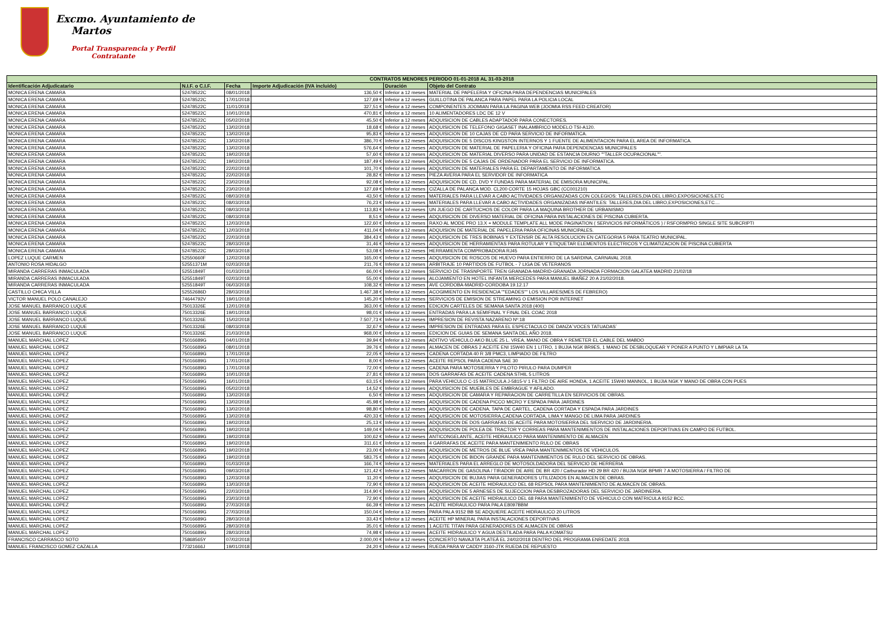Excmo. Ayuntamiento de
Martos
Portal Transparencia y Perfil
Contratante
| CONTRATOS MENORES PERIODO 01-01-2018 AL 31-03-2018 | | | | | |
| --- | --- | --- | --- | --- | --- |
| Identificación Adjudicatario | N.I.F. o C.I.F. | Fecha | Importe Adjudicación (IVA incluido) | Duración | Objeto del Contrato |
| MONICA ERENA CAMARA | 52478522C | 08/01/2018 | 136,50 € | Inferior a 12 meses | MATERIAL DE PAPELERIA Y OFICINA PARA DEPENDENCIAS MUNICIPALES |
| MONICA ERENA CAMARA | 52478522C | 17/01/2018 | 127,69 € | Inferior a 12 meses | GUILLOTINA DE PALANCA PARA PAPEL PARA LA POLICIA LOCAL |
| MONICA ERENA CAMARA | 52478522C | 11/01/2018 | 327,51 € | Inferior a 12 meses | COMPONENTES JOOMIAN PARA LA PAGINA WEB (JOOMIA RSS FEED CREATOR) |
| MONICA ERENA CAMARA | 52478522C | 10/01/2018 | 470,81 € | Inferior a 12 meses | 10 ALIMENTADORES LDC DE 12 V |
| MONICA ERENA CAMARA | 52478522C | 05/02/2018 | 45,50 € | Inferior a 12 meses | ADQUISICION DE CABLES ADAPTADOR PARA CONECTORES. |
| MONICA ERENA CAMARA | 52478522C | 13/02/2018 | 18,68 € | Inferior a 12 meses | ADQUISICION DE TELEFONO GIGASET INALAMBRICO MODELO TSI-A120. |
| MONICA ERENA CAMARA | 52478522C | 13/02/2018 | 95,83 € | Inferior a 12 meses | ADQUISICION DE 10 CAJAS DE CD PARA SERVICIO DE INFORMATICA. |
| MONICA ERENA CAMARA | 52478522C | 13/02/2018 | 386,70 € | Inferior a 12 meses | ADQUISICION DE 5 DISCOS KINGSTON INTERNOS Y 1 FUENTE DE ALIMENTACION PARA EL AREA DE INFORMATICA. |
| MONICA ERENA CAMARA | 52478522C | 13/02/2018 | 576,64 € | Inferior a 12 meses | ADQUISICION DE MATERIAL DE PAPELERIA Y OFICINA PARA DEPENDENCIAS MUNICIPALES |
| MONICA ERENA CAMARA | 52478522C | 19/02/2018 | 57,60 € | Inferior a 12 meses | ADQUISICION DE MATERIAL DIVERSO PARA UNIDAD DE ESTANCIA DIURNO ""TALLER OCUPACIONAL"". |
| MONICA ERENA CAMARA | 52478522C | 19/02/2018 | 187,49 € | Inferior a 12 meses | ADQUISICION DE 5 CAJAS DE ORDENADOR PARA EL SERVICIO DE INFORMATICA. |
| MONICA ERENA CAMARA | 52478522C | 22/02/2018 | 101,70 € | Inferior a 12 meses | ADQUISICION DE MATERIALES PARA EL DEPARTAMENTO DE INFORMATICA |
| MONICA ERENA CAMARA | 52478522C | 22/02/2018 | 28,82 € | Inferior a 12 meses | PIEZA AVERIA PARA EL SERVIDOR DE INFORMATICA |
| MONICA ERENA CAMARA | 52478522C | 23/02/2018 | 92,08 € | Inferior a 12 meses | ADQUISICION DE CD, DVD Y FUNDAS PARA MATERIAL DE EMISORA MUNICIPAL. |
| MONICA ERENA CAMARA | 52478522C | 23/02/2018 | 127,69 € | Inferior a 12 meses | CIZALLA DE PALANCA MOD. CL200 CORTE 15 HOJAS GBC (CC001210) |
| MONICA ERENA CAMARA | 52478522C | 08/03/2018 | 43,50 € | Inferior a 12 meses | MATERIALES PARA LLEVAR A CABO ACTIVIDADES ORGANIZADAS CON COLEGIOS: TALLERES,DIA DEL LIBRO,EXPOSICIONES,ETC |
| MONICA ERENA CAMARA | 52478522C | 08/03/2018 | 76,23 € | Inferior a 12 meses | MATERIALES PARA LLEVAR A CABO ACTIVIDADES ORGANIZADAS INFANTILES: TALLERES,DIA DEL LIBRO,EXPOSICIONES,ETC.... |
| MONICA ERENA CAMARA | 52478522C | 08/03/2018 | 113,83 € | Inferior a 12 meses | UN JUEGO DE CARTUCHOS DE COLOR PARA LA MAQUINA BROTHER DE URBANISMO |
| MONICA ERENA CAMARA | 52478522C | 08/03/2018 | 8,51 € | Inferior a 12 meses | ADQUISICION DE DIVERSO MATERIAL DE OFICINA PARA INSTALACIONES DE PISCINA CUBIERTA. |
| MONICA ERENA CAMARA | 52478522C | 12/03/2018 | 122,60 € | Inferior a 12 meses | RAXO AL MODE PRO 13.X + MODULE TEMPLATE ALL MODE PAGINATION ( SERVICIOS INFORMÁTICOS ) / RSFORMPRO SINGLE SITE SUBCRIPTI |
| MONICA ERENA CAMARA | 52478522C | 12/03/2018 | 411,04 € | Inferior a 12 meses | ADQUISION DE MATERIAL DE PAPELERIA PARA OFICINAS MUNICIPALES. |
| MONICA ERENA CAMARA | 52478522C | 22/03/2018 | 384,43 € | Inferior a 12 meses | ADQUISICION DE TRES BOBINAS Y EXTENSIR DE ALTA RESOLUCION EN CATEGORIA 5 PARA TEATRO MUNICIPAL. |
| MONICA ERENA CAMARA | 52478522C | 28/03/2018 | 31,46 € | Inferior a 12 meses | ADQUISICION DE HERRAMIENTAS PARA ROTULAR Y ETIQUETAR ELEMENTOS ELECTRICOS Y CLIMATIZACION DE PISCINA CUBIERTA |
| MONICA ERENA CAMARA | 52478522C | 28/03/2018 | 53,08 € | Inferior a 12 meses | HERRAMIENTA COMPROBADORA RJ45 |
| LOPEZ LUQUE CARMEN | 52550660F | 12/02/2018 | 165,00 € | Inferior a 12 meses | ADQUISICION DE ROSCOS DE HUEVO PARA ENTIERRO DE LA SARDINA, CARNAVAL 2018. |
| ANTONIO ROSA HIDALGO | 52551371M | 02/03/2018 | 211,76 € | Inferior a 12 meses | ARBITRAJE 10 PARTIDOS DE FUTBOL - 7 LIGA DE VETERANOS |
| MIRANDA CARRERAS INMACULADA | 52551849T | 01/03/2018 | 66,00 € | Inferior a 12 meses | SERVICIO DE TRASNPORTE TREN GRANADA-MADRID-GRANADA JORNADA FORMACION GALATEA MADRID 21/02/18 |
| MIRANDA CARRERAS INMACULADA | 52551849T | 02/03/2018 | 55,00 € | Inferior a 12 meses | ALOJAMIENTO EN HOTEL INFANTA MERCEDES PARA MANUEL IBAÑEZ 20 A 21/02/2018. |
| MIRANDA CARRERAS INMACULADA | 52551849T | 06/03/2018 | 108,32 € | Inferior a 12 meses | AVE CORDOBA-MADRID-CORDOBA 19.12.17 |
| CASTILLO CHICA VILLA | 52552686D | 28/03/2018 | 1.467,38 € | Inferior a 12 meses | ACOGIMIENTO EN RESIDENCIA ""EDADES"" LOS VILLARES(MES DE FEBRERO) |
| VICTOR MANUEL POLO CANALEJO | 74644792V | 19/01/2018 | 145,20 € | Inferior a 12 meses | SERVICIOS DE EMISION DE STREAMING O EMISION POR INTERNET |
| JOSE MANUEL BARRANCO LUQUE | 75013326E | 12/01/2018 | 363,00 € | Inferior a 12 meses | EDICION CARTELES DE SEMANA SANTA 2018 (400) |
| JOSE MANUEL BARRANCO LUQUE | 75013326E | 19/01/2018 | 98,01 € | Inferior a 12 meses | ENTRADAS PARA LA SEMIFINAL Y FINAL DEL COAC 2018 |
| JOSE MANUEL BARRANCO LUQUE | 75013326E | 15/02/2018 | 7.507,73 € | Inferior a 12 meses | IMPRESION DE REVISTA NAZARENO Nº:18 |
| JOSE MANUEL BARRANCO LUQUE | 75013326E | 08/03/2018 | 32,67 € | Inferior a 12 meses | IMPRESION DE ENTRADAS PARA EL ESPECTACULO DE DANZA´VOCES TATUADAS´ |
| JOSE MANUEL BARRANCO LUQUE | 75013326E | 21/03/2018 | 968,00 € | Inferior a 12 meses | EDICION DE GUIAS DE SEMANA SANTA DEL AÑO 2018. |
| MANUEL MARCHAL LOPEZ | 75016689G | 04/01/2018 | 39,94 € | Inferior a 12 meses | ADITIVO VEHICULO AKO BLUE 25 L. VREA, MANO DE OBRA Y REMETER EL CABLE DEL MABDO |
| MANUEL MARCHAL LOPEZ | 75016689G | 08/01/2018 | 39,76 € | Inferior a 12 meses | ALMACEN DE OBRAS 2 ACEITE ENI 15W40 EN 1 LITRO, 1 BUJIA NGK BR9ES, 1 MANO DE DESBLOQUEAR Y PONER A PUNTO Y LIMPIAR LA TA |
| MANUEL MARCHAL LOPEZ | 75016689G | 17/01/2018 | 22,05 € | Inferior a 12 meses | CADENA CORTADA 40 R 3/8 PMC3, LIMPIADO DE FILTRO |
| MANUEL MARCHAL LOPEZ | 75016689G | 17/01/2018 | 8,00 € | Inferior a 12 meses | ACEITE REPSOL PARA CADENA SAE 30 |
| MANUEL MARCHAL LOPEZ | 75016689G | 17/01/2018 | 72,00 € | Inferior a 12 meses | CADENA PARA MOTOSIERRA Y PILOTO PIRULO PARA DUMPER |
| MANUEL MARCHAL LOPEZ | 75016689G | 10/01/2018 | 27,81 € | Inferior a 12 meses | DOS GARRAFAS DE ACEITE CADENA STHIL 5 LITROS |
| MANUEL MARCHAL LOPEZ | 75016689G | 16/01/2018 | 63,15 € | Inferior a 12 meses | PARA VEHICULO C-15 MATRICULA J-5815-V 1 FILTRO DE AIRE HONDA, 1 ACEITE 15W40 MANNOL, 1 BUJIA NGK Y MANO DE OBRA CON PUES |
| MANUEL MARCHAL LOPEZ | 75016689G | 05/02/2018 | 14,52 € | Inferior a 12 meses | ADQUISICION DE MUEBLES DE EMBRAGUE Y AFILADO. |
| MANUEL MARCHAL LOPEZ | 75016689G | 13/02/2018 | 6,50 € | Inferior a 12 meses | ADQUISICION DE CAMARA Y REPARACION DE CARRETILLA EN SERVICIOS DE OBRAS. |
| MANUEL MARCHAL LOPEZ | 75016689G | 13/02/2018 | 45,98 € | Inferior a 12 meses | ADQUISICION DE CADENA PICCO MICRO Y ESPADA PARA JARDINES |
| MANUEL MARCHAL LOPEZ | 75016689G | 13/02/2018 | 98,80 € | Inferior a 12 meses | ADQUISICION DE CADENA, TAPA DE CARTEL, CADENA CORTADA Y ESPADA PARA JARDINES |
| MANUEL MARCHAL LOPEZ | 75016689G | 13/02/2018 | 420,33 € | Inferior a 12 meses | ADQUISICION DE MOTOSIERRA,CADENA CORTADA, LIMA Y MANGO DE LIMA PARA JARDINES |
| MANUEL MARCHAL LOPEZ | 75016689G | 19/02/2018 | 25,13 € | Inferior a 12 meses | ADQUISICION DE DOS GARRAFAS DE ACEITE PARA MOTOSIERRA DEL SIERVICIO DE JARDINERIA. |
| MANUEL MARCHAL LOPEZ | 75016689G | 19/02/2018 | 149,04 € | Inferior a 12 meses | ADQUISICION DE POLEA DE TRACTOR Y CORREAS PARA MANTENIMIENTOS DE INSTALACIONES DEPORTIVAS EN CAMPO DE FUTBOL. |
| MANUEL MARCHAL LOPEZ | 75016689G | 19/02/2018 | 100,62 € | Inferior a 12 meses | ANTICONGELANTE, ACEITE HIDRAULICO PARA MANTENIMIENTO DE ALMACEN |
| MANUEL MARCHAL LOPEZ | 75016689G | 19/02/2018 | 311,61 € | Inferior a 12 meses | 4 GARRAFAS DE ACEITE PARA MANTENIMIENTO RULO DE OBRAS |
| MANUEL MARCHAL LOPEZ | 75016689G | 19/02/2018 | 23,00 € | Inferior a 12 meses | ADQUISICION DE METROS DE BLUE VREA PARA MANTENIMIENTOS DE VEHICULOS. |
| MANUEL MARCHAL LOPEZ | 75016689G | 19/02/2018 | 583,75 € | Inferior a 12 meses | ADQUISICION DE BIDON GRANDE PARA MANTENIMIENTOS DE RULO DEL SERVICIO DE OBRAS. |
| MANUEL MARCHAL LOPEZ | 75016689G | 01/03/2018 | 166,74 € | Inferior a 12 meses | MATERIALES PARA EL ARREGLO DE MOTOSOLDADORA DEL SERVICIO DE HERRERIA |
| MANUEL MARCHAL LOPEZ | 75016689G | 09/03/2018 | 121,42 € | Inferior a 12 meses | MACARRON DE GASOLINA / TIRADOR DE AIRE DE BR 420 / Carburador HD 29 BR 420 / BUJIA NGK BPMR 7 A MOTOSIERRA / FILTRO DE |
| MANUEL MARCHAL LOPEZ | 75016689G | 12/03/2018 | 11,20 € | Inferior a 12 meses | ADQUISICION DE BUJIAS PARA GENERADORES UTILIZADOS EN ALMACEN DE OBRAS. |
| MANUEL MARCHAL LOPEZ | 75016689G | 13/03/2018 | 72,90 € | Inferior a 12 meses | ADQUISICION DE ACEITE HIDRAULICO DEL 68 REPSOL PARA MANTENIMIENTO DE ALMACEN DE OBRAS. |
| MANUEL MARCHAL LOPEZ | 75016689G | 22/03/2018 | 314,90 € | Inferior a 12 meses | ADQUISICION DE 5 ARNESES DE SUJECCION PARA DESBROZADORAS DEL SERVICIO DE JARDINERIA. |
| MANUEL MARCHAL LOPEZ | 75016689G | 23/03/2018 | 72,90 € | Inferior a 12 meses | ADQUISICION DE ACEITE HIDRAULICO DEL 68 PARA MANTENIMIENTO DE VEHICULO CON MATRICULA 9152 BCC. |
| MANUEL MARCHAL LOPEZ | 75016689G | 27/03/2018 | 66,39 € | Inferior a 12 meses | ACEITE HIDRAULICO PARA PALA E8097BBM |
| MANUEL MARCHAL LOPEZ | 75016689G | 27/03/2018 | 150,04 € | Inferior a 12 meses | PARA PALA 9152 BB SE ADQUIERE ACEITE HIDRAULICO 20 LITROS |
| MANUEL MARCHAL LOPEZ | 75016689G | 28/03/2018 | 33,43 € | Inferior a 12 meses | ACEITE HP MINERAL PARA INSTALACIONES DEPORTIVAS |
| MANUEL MARCHAL LOPEZ | 75016689G | 28/03/2018 | 35,01 € | Inferior a 12 meses | 1 ACEITE TITAN PARA GENERADORES DE ALMACEN DE OBRAS |
| MANUEL MARCHAL LOPEZ | 75016689G | 28/03/2018 | 74,98 € | Inferior a 12 meses | ACEITE HIDRAULICO Y AGUA DESTILADA PARA PALA KOMATSU |
| FRANCISCO CARRASCO SOTO | 75868565Y | 07/02/2018 | 2.000,00 € | Inferior a 12 meses | CONCIERTO NAVAJITA PLATEÁ EL 24/02/2018 DENTRO DEL PROGRAMA ENREDATE 2018. |
| MANUEL FRANCISCO GOMEZ CAZALLA | 77321666J | 19/01/2018 | 24,20 € | Inferior a 12 meses | RUEDA PARA W CADDY 3160-JTK RUEDA DE REPUESTO |